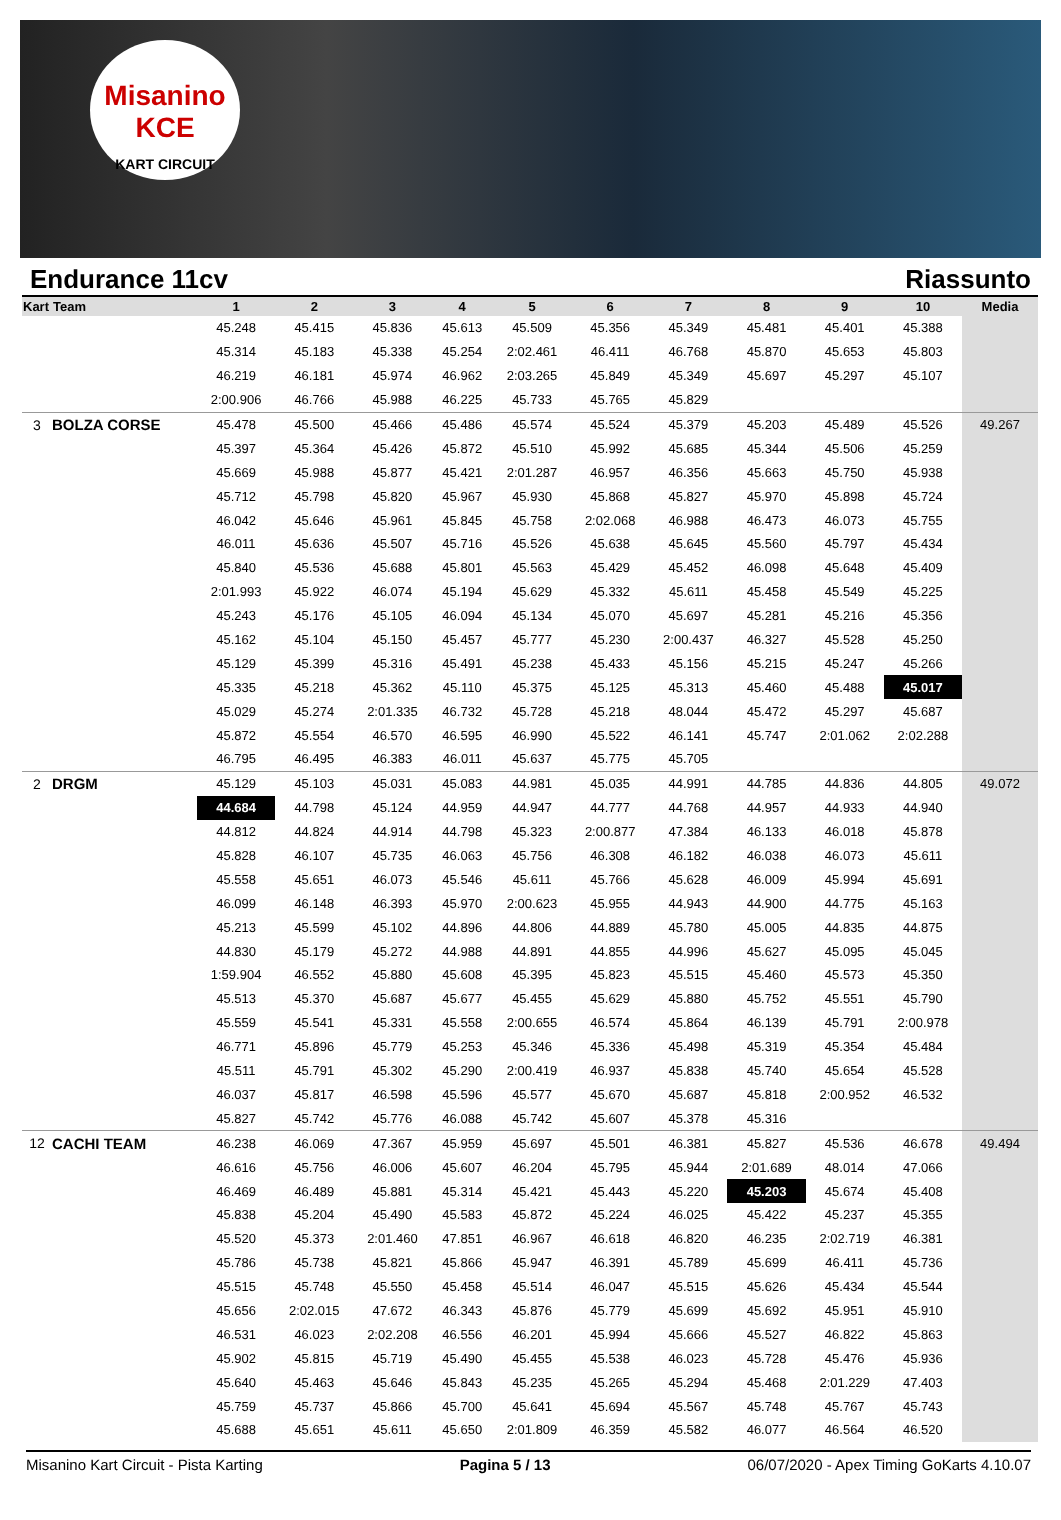Misanino KCE
KART CIRCUIT
Endurance 11cv Riassunto
| Kart | Team | 1 | 2 | 3 | 4 | 5 | 6 | 7 | 8 | 9 | 10 | Media |
| --- | --- | --- | --- | --- | --- | --- | --- | --- | --- | --- | --- | --- |
| | | 45.248 | 45.415 | 45.836 | 45.613 | 45.509 | 45.356 | 45.349 | 45.481 | 45.401 | 45.388 | |
| | | 45.314 | 45.183 | 45.338 | 45.254 | 2:02.461 | 46.411 | 46.768 | 45.870 | 45.653 | 45.803 | |
| | | 46.219 | 46.181 | 45.974 | 46.962 | 2:03.265 | 45.849 | 45.349 | 45.697 | 45.297 | 45.107 | |
| | | 2:00.906 | 46.766 | 45.988 | 46.225 | 45.733 | 45.765 | 45.829 | | | | |
| 3 | BOLZA CORSE | 45.478 | 45.500 | 45.466 | 45.486 | 45.574 | 45.524 | 45.379 | 45.203 | 45.489 | 45.526 | 49.267 |
| | | 45.397 | 45.364 | 45.426 | 45.872 | 45.510 | 45.992 | 45.685 | 45.344 | 45.506 | 45.259 | |
| | | 45.669 | 45.988 | 45.877 | 45.421 | 2:01.287 | 46.957 | 46.356 | 45.663 | 45.750 | 45.938 | |
| | | 45.712 | 45.798 | 45.820 | 45.967 | 45.930 | 45.868 | 45.827 | 45.970 | 45.898 | 45.724 | |
| | | 46.042 | 45.646 | 45.961 | 45.845 | 45.758 | 2:02.068 | 46.988 | 46.473 | 46.073 | 45.755 | |
| | | 46.011 | 45.636 | 45.507 | 45.716 | 45.526 | 45.638 | 45.645 | 45.560 | 45.797 | 45.434 | |
| | | 45.840 | 45.536 | 45.688 | 45.801 | 45.563 | 45.429 | 45.452 | 46.098 | 45.648 | 45.409 | |
| | | 2:01.993 | 45.922 | 46.074 | 45.194 | 45.629 | 45.332 | 45.611 | 45.458 | 45.549 | 45.225 | |
| | | 45.243 | 45.176 | 45.105 | 46.094 | 45.134 | 45.070 | 45.697 | 45.281 | 45.216 | 45.356 | |
| | | 45.162 | 45.104 | 45.150 | 45.457 | 45.777 | 45.230 | 2:00.437 | 46.327 | 45.528 | 45.250 | |
| | | 45.129 | 45.399 | 45.316 | 45.491 | 45.238 | 45.433 | 45.156 | 45.215 | 45.247 | 45.266 | |
| | | 45.335 | 45.218 | 45.362 | 45.110 | 45.375 | 45.125 | 45.313 | 45.460 | 45.488 | 45.017 | |
| | | 45.029 | 45.274 | 2:01.335 | 46.732 | 45.728 | 45.218 | 48.044 | 45.472 | 45.297 | 45.687 | |
| | | 45.872 | 45.554 | 46.570 | 46.595 | 46.990 | 45.522 | 46.141 | 45.747 | 2:01.062 | 2:02.288 | |
| | | 46.795 | 46.495 | 46.383 | 46.011 | 45.637 | 45.775 | 45.705 | | | | |
| 2 | DRGM | 45.129 | 45.103 | 45.031 | 45.083 | 44.981 | 45.035 | 44.991 | 44.785 | 44.836 | 44.805 | 49.072 |
| | | 44.684 | 44.798 | 45.124 | 44.959 | 44.947 | 44.777 | 44.768 | 44.957 | 44.933 | 44.940 | |
| | | 44.812 | 44.824 | 44.914 | 44.798 | 45.323 | 2:00.877 | 47.384 | 46.133 | 46.018 | 45.878 | |
| | | 45.828 | 46.107 | 45.735 | 46.063 | 45.756 | 46.308 | 46.182 | 46.038 | 46.073 | 45.611 | |
| | | 45.558 | 45.651 | 46.073 | 45.546 | 45.611 | 45.766 | 45.628 | 46.009 | 45.994 | 45.691 | |
| | | 46.099 | 46.148 | 46.393 | 45.970 | 2:00.623 | 45.955 | 44.943 | 44.900 | 44.775 | 45.163 | |
| | | 45.213 | 45.599 | 45.102 | 44.896 | 44.806 | 44.889 | 45.780 | 45.005 | 44.835 | 44.875 | |
| | | 44.830 | 45.179 | 45.272 | 44.988 | 44.891 | 44.855 | 44.996 | 45.627 | 45.095 | 45.045 | |
| | | 1:59.904 | 46.552 | 45.880 | 45.608 | 45.395 | 45.823 | 45.515 | 45.460 | 45.573 | 45.350 | |
| | | 45.513 | 45.370 | 45.687 | 45.677 | 45.455 | 45.629 | 45.880 | 45.752 | 45.551 | 45.790 | |
| | | 45.559 | 45.541 | 45.331 | 45.558 | 2:00.655 | 46.574 | 45.864 | 46.139 | 45.791 | 2:00.978 | |
| | | 46.771 | 45.896 | 45.779 | 45.253 | 45.346 | 45.336 | 45.498 | 45.319 | 45.354 | 45.484 | |
| | | 45.511 | 45.791 | 45.302 | 45.290 | 2:00.419 | 46.937 | 45.838 | 45.740 | 45.654 | 45.528 | |
| | | 46.037 | 45.817 | 46.598 | 45.596 | 45.577 | 45.670 | 45.687 | 45.818 | 2:00.952 | 46.532 | |
| | | 45.827 | 45.742 | 45.776 | 46.088 | 45.742 | 45.607 | 45.378 | 45.316 | | | |
| 12 | CACHI TEAM | 46.238 | 46.069 | 47.367 | 45.959 | 45.697 | 45.501 | 46.381 | 45.827 | 45.536 | 46.678 | 49.494 |
| | | 46.616 | 45.756 | 46.006 | 45.607 | 46.204 | 45.795 | 45.944 | 2:01.689 | 48.014 | 47.066 | |
| | | 46.469 | 46.489 | 45.881 | 45.314 | 45.421 | 45.443 | 45.220 | 45.203 | 45.674 | 45.408 | |
| | | 45.838 | 45.204 | 45.490 | 45.583 | 45.872 | 45.224 | 46.025 | 45.422 | 45.237 | 45.355 | |
| | | 45.520 | 45.373 | 2:01.460 | 47.851 | 46.967 | 46.618 | 46.820 | 46.235 | 2:02.719 | 46.381 | |
| | | 45.786 | 45.738 | 45.821 | 45.866 | 45.947 | 46.391 | 45.789 | 45.699 | 46.411 | 45.736 | |
| | | 45.515 | 45.748 | 45.550 | 45.458 | 45.514 | 46.047 | 45.515 | 45.626 | 45.434 | 45.544 | |
| | | 45.656 | 2:02.015 | 47.672 | 46.343 | 45.876 | 45.779 | 45.699 | 45.692 | 45.951 | 45.910 | |
| | | 46.531 | 46.023 | 2:02.208 | 46.556 | 46.201 | 45.994 | 45.666 | 45.527 | 46.822 | 45.863 | |
| | | 45.902 | 45.815 | 45.719 | 45.490 | 45.455 | 45.538 | 46.023 | 45.728 | 45.476 | 45.936 | |
| | | 45.640 | 45.463 | 45.646 | 45.843 | 45.235 | 45.265 | 45.294 | 45.468 | 2:01.229 | 47.403 | |
| | | 45.759 | 45.737 | 45.866 | 45.700 | 45.641 | 45.694 | 45.567 | 45.748 | 45.767 | 45.743 | |
| | | 45.688 | 45.651 | 45.611 | 45.650 | 2:01.809 | 46.359 | 45.582 | 46.077 | 46.564 | 46.520 | |
Misanino Kart Circuit - Pista Karting Pagina 5 / 13 06/07/2020 - Apex Timing GoKarts 4.10.07